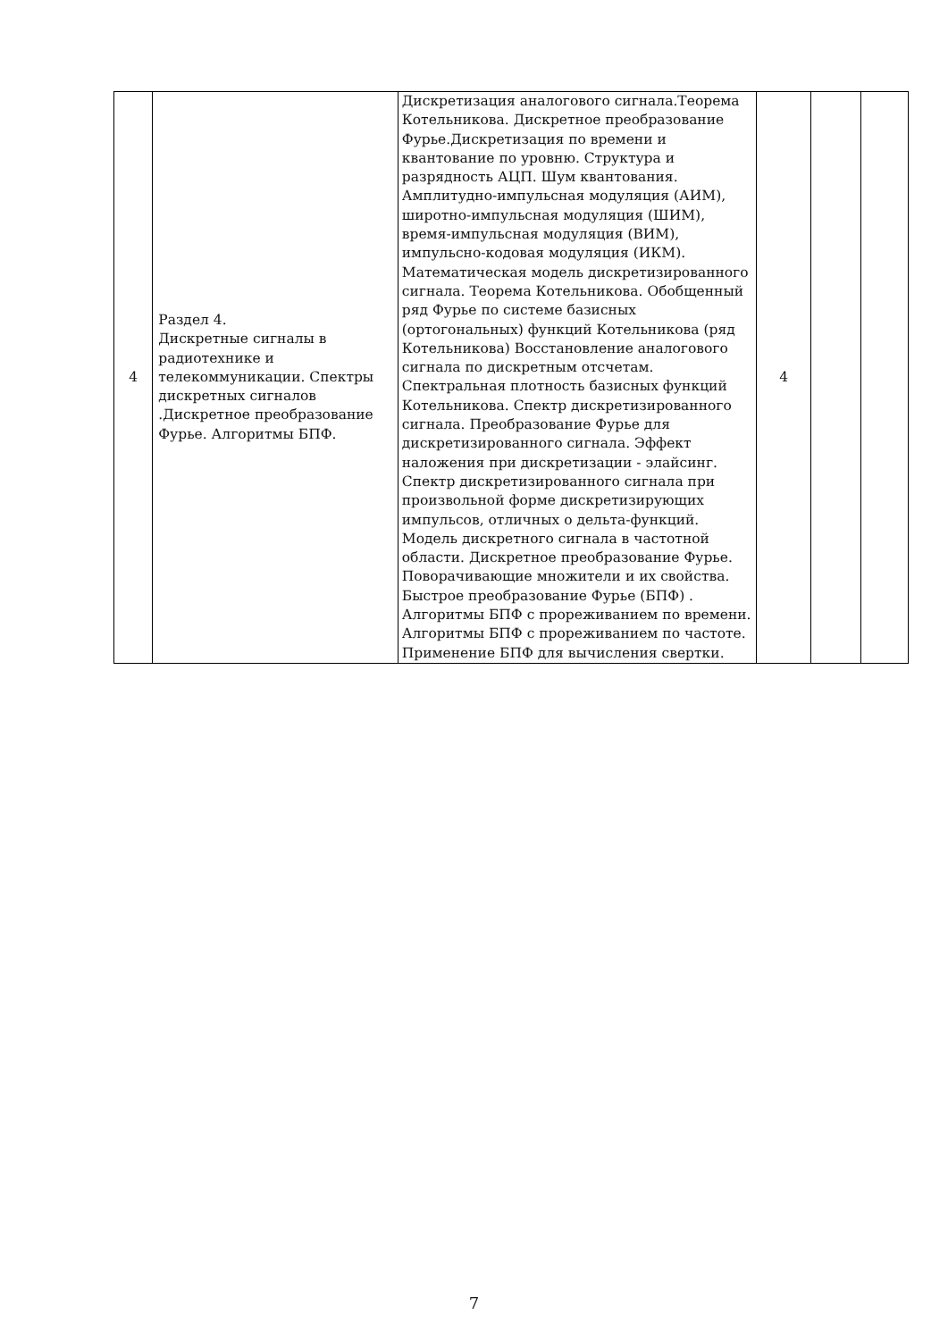| 4 | Раздел 4. Дискретные сигналы в радиотехнике и телекоммуникации. Спектры дискретных сигналов .Дискретное преобразование Фурье. Алгоритмы БПФ. | Дискретизация аналогового сигнала.Теорема Котельникова. Дискретное преобразование Фурье.Дискретизация по времени и квантование по уровню. Структура и разрядность АЦП. Шум квантования. Амплитудно-импульсная модуляция (АИМ), широтно-импульсная модуляция (ШИМ), время-импульсная модуляция (ВИМ), импульсно-кодовая модуляция (ИКМ). Математическая модель дискретизированного сигнала. Теорема Котельникова. Обобщенный ряд Фурье по системе базисных (ортогональных) функций Котельникова (ряд Котельникова) Восстановление аналогового сигнала по дискретным отсчетам. Спектральная плотность базисных функций Котельникова. Спектр дискретизированного сигнала. Преобразование Фурье для дискретизированного сигнала. Эффект наложения при дискретизации - элайсинг. Спектр дискретизированного сигнала при произвольной форме дискретизирующих импульсов, отличных о дельта-функций. Модель дискретного сигнала в частотной области. Дискретное преобразование Фурье. Поворачивающие множители и их свойства. Быстрое преобразование Фурье (БПФ) . Алгоритмы БПФ с прореживанием по времени. Алгоритмы БПФ с прореживанием по частоте. Применение БПФ для вычисления свертки. | 4 | | |
7